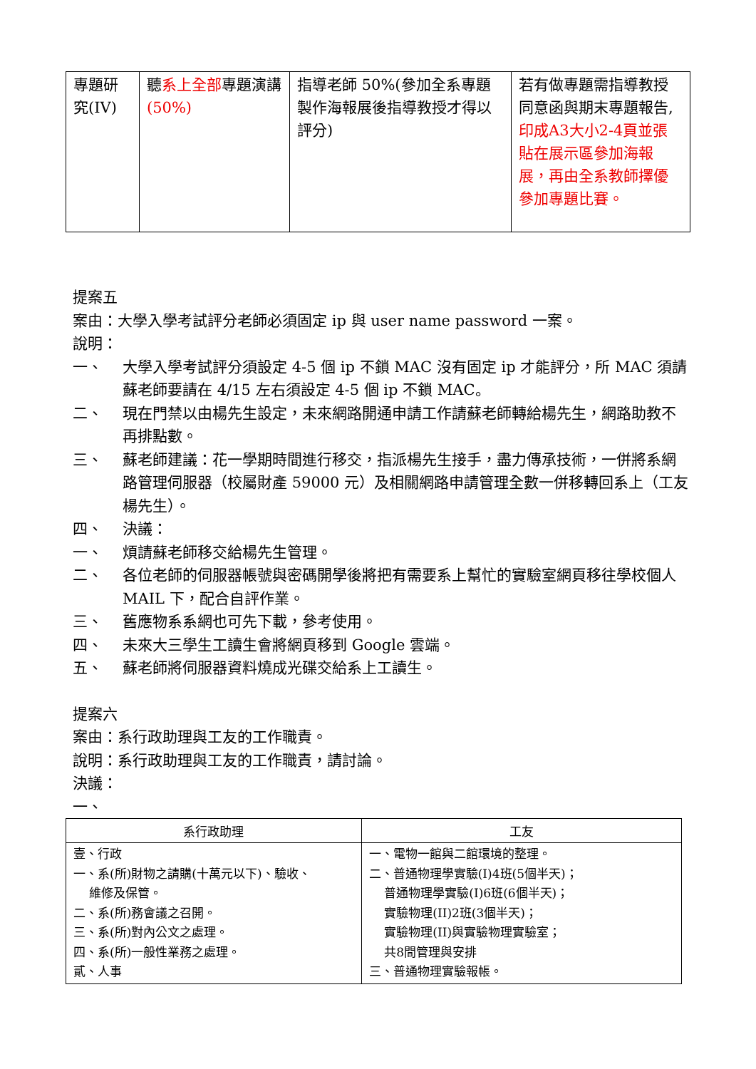| 專題研究(IV) | 聽 系上全部 專題演講 (50%) | 指導老師 50%(參加全系專題製作海報展後指導教授才得以評分) | 若有做專題需指導教授同意函與期末專題報告, 印成A3大小2-4頁並張貼在展示區參加海報展，再由全系教師擇優參加專題比賽。 |
提案五
案由：大學入學考試評分老師必須固定 ip 與 user name password 一案。
說明：
一、 大學入學考試評分須設定 4-5 個 ip 不鎖 MAC 沒有固定 ip 才能評分，所 MAC 須請蘇老師要請在 4/15 左右須設定 4-5 個 ip 不鎖 MAC。
二、 現在門禁以由楊先生設定，未來網路開通申請工作請蘇老師轉給楊先生，網路助教不再排點數。
三、 蘇老師建議：花一學期時間進行移交，指派楊先生接手，盡力傳承技術，一併將系網路管理伺服器（校屬財產 59000 元）及相關網路申請管理全數一併移轉回系上（工友楊先生）。
四、 決議：
一、 煩請蘇老師移交給楊先生管理。
二、 各位老師的伺服器帳號與密碼開學後將把有需要系上幫忙的實驗室網頁移往學校個人 MAIL 下，配合自評作業。
三、 舊應物系系網也可先下載，參考使用。
四、 未來大三學生工讀生會將網頁移到 Google 雲端。
五、 蘇老師將伺服器資料燒成光碟交給系上工讀生。
提案六
案由：系行政助理與工友的工作職責。
說明：系行政助理與工友的工作職責，請討論。
決議：
一、
| 系行政助理 | 工友 |
| --- | --- |
| 壹、行政 一、系(所)財物之請購(十萬元以下)、驗收、 維修及保管。 二、系(所)務會議之召開。 三、系(所)對內公文之處理。 四、系(所)一般性業務之處理。 貳、人事 | 一、電物一館與二館環境的整理。 二、普通物理學實驗(I)4班(5個半天)； 普通物理學實驗(I)6班(6個半天)； 實驗物理(II)2班(3個半天)； 實驗物理(II)與實驗物理實驗室； 共8間管理與安排 三、普通物理實驗報帳。 |